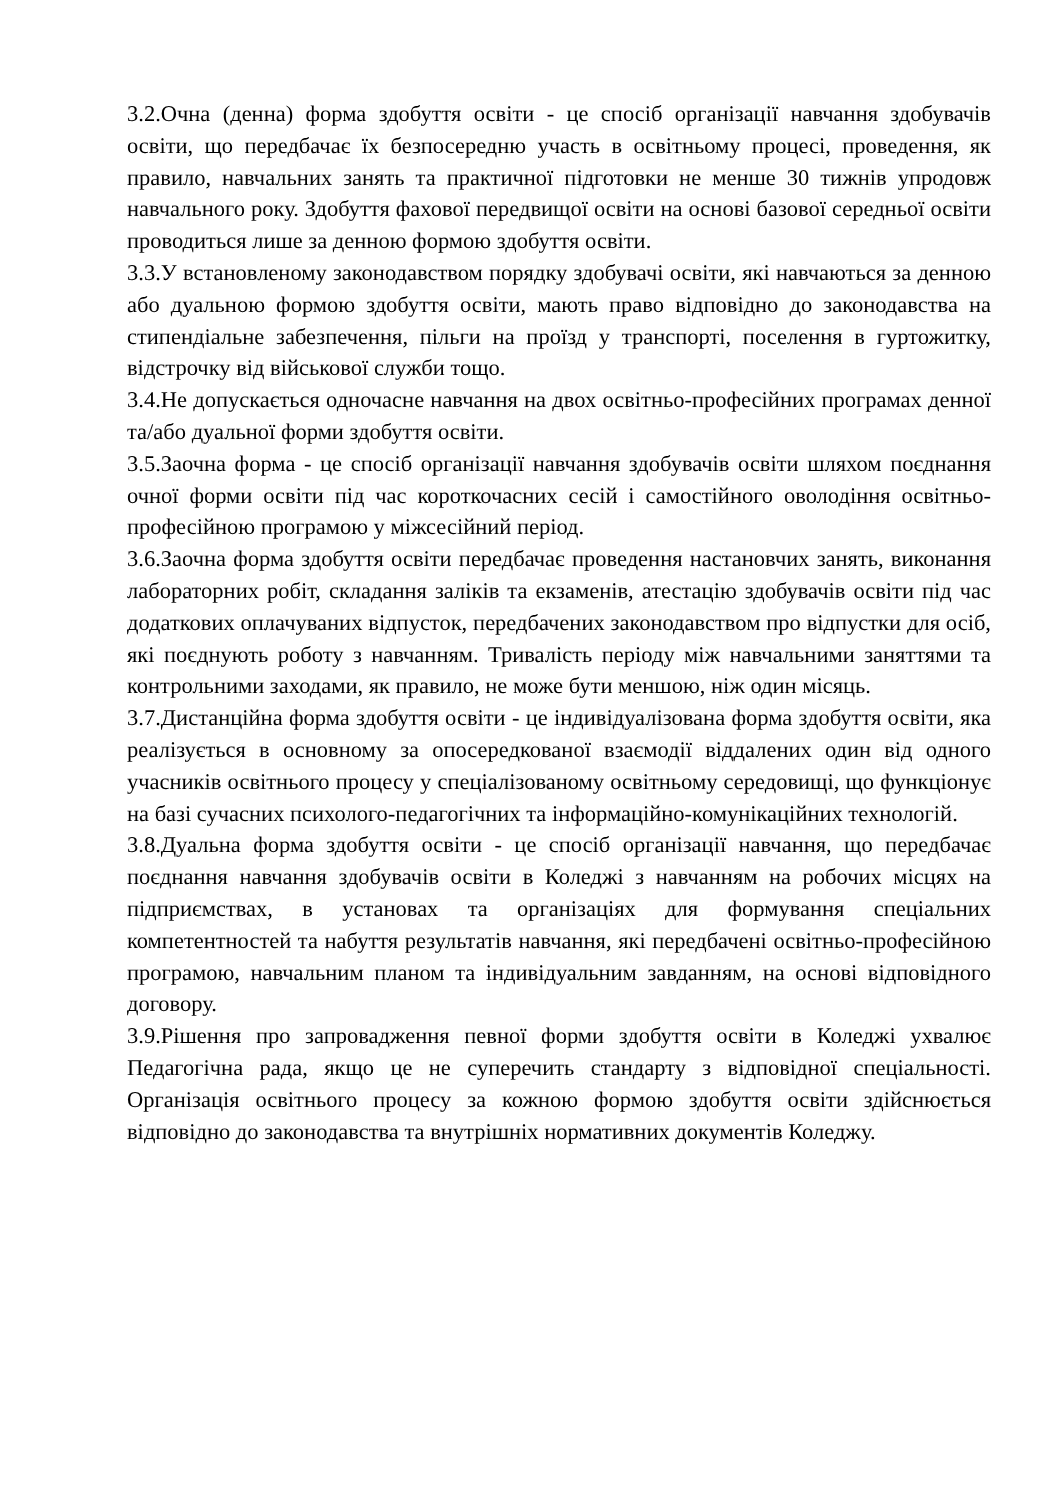3.2.Очна (денна) форма здобуття освіти - це спосіб організації навчання здобувачів освіти, що передбачає їх безпосередню участь в освітньому процесі, проведення, як правило, навчальних занять та практичної підготовки не менше 30 тижнів упродовж навчального року. Здобуття фахової передвищої освіти на основі базової середньої освіти проводиться лише за денною формою здобуття освіти.
3.3.У встановленому законодавством порядку здобувачі освіти, які навчаються за денною або дуальною формою здобуття освіти, мають право відповідно до законодавства на стипендіальне забезпечення, пільги на проїзд у транспорті, поселення в гуртожитку, відстрочку від військової служби тощо.
3.4.Не допускається одночасне навчання на двох освітньо-професійних програмах денної та/або дуальної форми здобуття освіти.
3.5.Заочна форма - це спосіб організації навчання здобувачів освіти шляхом поєднання очної форми освіти під час короткочасних сесій і самостійного оволодіння освітньо-професійною програмою у міжсесійний період.
3.6.Заочна форма здобуття освіти передбачає проведення настановчих занять, виконання лабораторних робіт, складання заліків та екзаменів, атестацію здобувачів освіти під час додаткових оплачуваних відпусток, передбачених законодавством про відпустки для осіб, які поєднують роботу з навчанням. Тривалість періоду між навчальними заняттями та контрольними заходами, як правило, не може бути меншою, ніж один місяць.
3.7.Дистанційна форма здобуття освіти - це індивідуалізована форма здобуття освіти, яка реалізується в основному за опосередкованої взаємодії віддалених один від одного учасників освітнього процесу у спеціалізованому освітньому середовищі, що функціонує на базі сучасних психолого-педагогічних та інформаційно-комунікаційних технологій.
3.8.Дуальна форма здобуття освіти - це спосіб організації навчання, що передбачає поєднання навчання здобувачів освіти в Коледжі з навчанням на робочих місцях на підприємствах, в установах та організаціях для формування спеціальних компетентностей та набуття результатів навчання, які передбачені освітньо-професійною програмою, навчальним планом та індивідуальним завданням, на основі відповідного договору.
3.9.Рішення про запровадження певної форми здобуття освіти в Коледжі ухвалює Педагогічна рада, якщо це не суперечить стандарту з відповідної спеціальності. Організація освітнього процесу за кожною формою здобуття освіти здійснюється відповідно до законодавства та внутрішніх нормативних документів Коледжу.